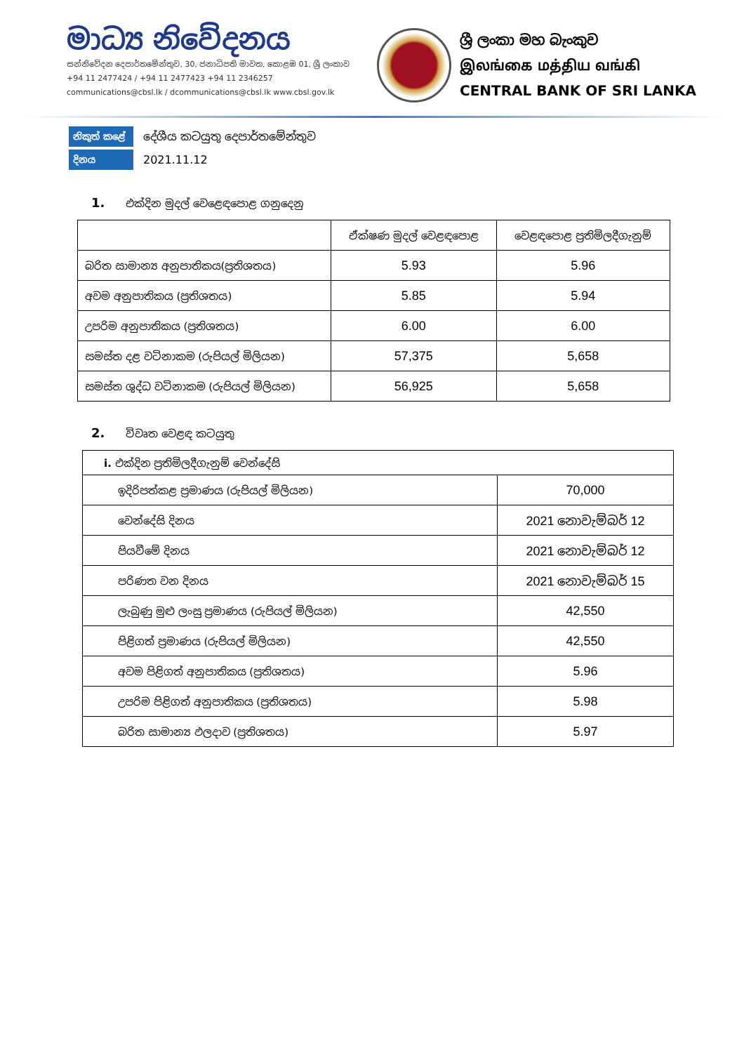මාධ්‍ය නිවේදනය
සන්නිවේදන දෙපාර්තමේන්තුව, 30, ජනාධිපති මාවත, කොළඹ 01, ශ්‍රී ලංකාව
+94 11 2477424 / +94 11 2477423 +94 11 2346257
communications@cbsl.lk / dcommunications@cbsl.lk www.cbsl.gov.lk
ශ්‍රී ලංකා මහ බැංකුව
இலங்கை மத்திய வங்கி
CENTRAL BANK OF SRI LANKA
නිකුත් කළේ දේශීය කටයුතු දෙපාර්තමේන්තුව
දිනය 2021.11.12
1. එක්දින මුදල් වෙළෙඳපොළ ගනුදෙනු
| | ඒක්ෂණ මුදල් වෙළඳපොළ | වෙළඳපොළ ප්‍රතිමිලදීගැනුම් |
| --- | --- | --- |
| බරිත සාමාන්‍ය අනුපාතිකය(ප්‍රතිශතය) | 5.93 | 5.96 |
| අවම අනුපාතිකය (ප්‍රතිශතය) | 5.85 | 5.94 |
| උපරිම අනුපාතිකය (ප්‍රතිශතය) | 6.00 | 6.00 |
| සමස්ත දළ වටිනාකම (රුපියල් මිලියන) | 57,375 | 5,658 |
| සමස්ත ශුද්ධ වටිනාකම (රුපියල් මිලියන) | 56,925 | 5,658 |
2. විවෘත වෙළඳ කටයුතු
| i. එක්දින ප්‍රතිමිලදීගැනුම් වෙන්දේසි | |
| ඉදිරිපත්කළ ප්‍රමාණය (රුපියල් මිලියන) | 70,000 |
| වෙන්දේසි දිනය | 2021 නොවැම්බර් 12 |
| පියවීමේ දිනය | 2021 නොවැම්බර් 12 |
| පරිණත වන දිනය | 2021 නොවැම්බර් 15 |
| ලැබුණු මුළු ලංසු ප්‍රමාණය (රුපියල් මිලියන) | 42,550 |
| පිළිගත් ප්‍රමාණය (රුපියල් මිලියන) | 42,550 |
| අවම පිළිගත් අනුපාතිකය (ප්‍රතිශතය) | 5.96 |
| උපරිම පිළිගත් අනුපාතිකය (ප්‍රතිශතය) | 5.98 |
| බරිත සාමාන්‍ය ඵලදාව (ප්‍රතිශතය) | 5.97 |